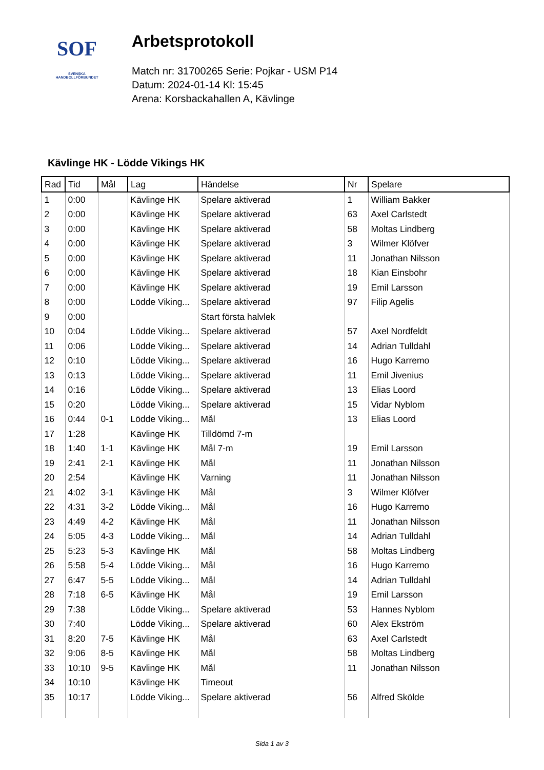SOF
SVENSKA
HANDBOLLFÖRBUNDET
Arbetsprotokoll
Match nr: 31700265 Serie: Pojkar - USM P14
Datum: 2024-01-14 Kl: 15:45
Arena: Korsbackahallen A, Kävlinge
Kävlinge HK - Lödde Vikings HK
| Rad | Tid | Mål | Lag | Händelse | Nr | Spelare |
| --- | --- | --- | --- | --- | --- | --- |
| 1 | 0:00 | | Kävlinge HK | Spelare aktiverad | 1 | William Bakker |
| 2 | 0:00 | | Kävlinge HK | Spelare aktiverad | 63 | Axel Carlstedt |
| 3 | 0:00 | | Kävlinge HK | Spelare aktiverad | 58 | Moltas Lindberg |
| 4 | 0:00 | | Kävlinge HK | Spelare aktiverad | 3 | Wilmer Klöfver |
| 5 | 0:00 | | Kävlinge HK | Spelare aktiverad | 11 | Jonathan Nilsson |
| 6 | 0:00 | | Kävlinge HK | Spelare aktiverad | 18 | Kian Einsbohr |
| 7 | 0:00 | | Kävlinge HK | Spelare aktiverad | 19 | Emil Larsson |
| 8 | 0:00 | | Lödde Viking... | Spelare aktiverad | 97 | Filip Agelis |
| 9 | 0:00 | | | Start första halvlek | | |
| 10 | 0:04 | | Lödde Viking... | Spelare aktiverad | 57 | Axel Nordfeldt |
| 11 | 0:06 | | Lödde Viking... | Spelare aktiverad | 14 | Adrian Tulldahl |
| 12 | 0:10 | | Lödde Viking... | Spelare aktiverad | 16 | Hugo Karremo |
| 13 | 0:13 | | Lödde Viking... | Spelare aktiverad | 11 | Emil Jivenius |
| 14 | 0:16 | | Lödde Viking... | Spelare aktiverad | 13 | Elias Loord |
| 15 | 0:20 | | Lödde Viking... | Spelare aktiverad | 15 | Vidar Nyblom |
| 16 | 0:44 | 0-1 | Lödde Viking... | Mål | 13 | Elias Loord |
| 17 | 1:28 | | Kävlinge HK | Tilldömd 7-m | | |
| 18 | 1:40 | 1-1 | Kävlinge HK | Mål 7-m | 19 | Emil Larsson |
| 19 | 2:41 | 2-1 | Kävlinge HK | Mål | 11 | Jonathan Nilsson |
| 20 | 2:54 | | Kävlinge HK | Varning | 11 | Jonathan Nilsson |
| 21 | 4:02 | 3-1 | Kävlinge HK | Mål | 3 | Wilmer Klöfver |
| 22 | 4:31 | 3-2 | Lödde Viking... | Mål | 16 | Hugo Karremo |
| 23 | 4:49 | 4-2 | Kävlinge HK | Mål | 11 | Jonathan Nilsson |
| 24 | 5:05 | 4-3 | Lödde Viking... | Mål | 14 | Adrian Tulldahl |
| 25 | 5:23 | 5-3 | Kävlinge HK | Mål | 58 | Moltas Lindberg |
| 26 | 5:58 | 5-4 | Lödde Viking... | Mål | 16 | Hugo Karremo |
| 27 | 6:47 | 5-5 | Lödde Viking... | Mål | 14 | Adrian Tulldahl |
| 28 | 7:18 | 6-5 | Kävlinge HK | Mål | 19 | Emil Larsson |
| 29 | 7:38 | | Lödde Viking... | Spelare aktiverad | 53 | Hannes Nyblom |
| 30 | 7:40 | | Lödde Viking... | Spelare aktiverad | 60 | Alex Ekström |
| 31 | 8:20 | 7-5 | Kävlinge HK | Mål | 63 | Axel Carlstedt |
| 32 | 9:06 | 8-5 | Kävlinge HK | Mål | 58 | Moltas Lindberg |
| 33 | 10:10 | 9-5 | Kävlinge HK | Mål | 11 | Jonathan Nilsson |
| 34 | 10:10 | | Kävlinge HK | Timeout | | |
| 35 | 10:17 | | Lödde Viking... | Spelare aktiverad | 56 | Alfred Skölde |
Sida 1 av 3